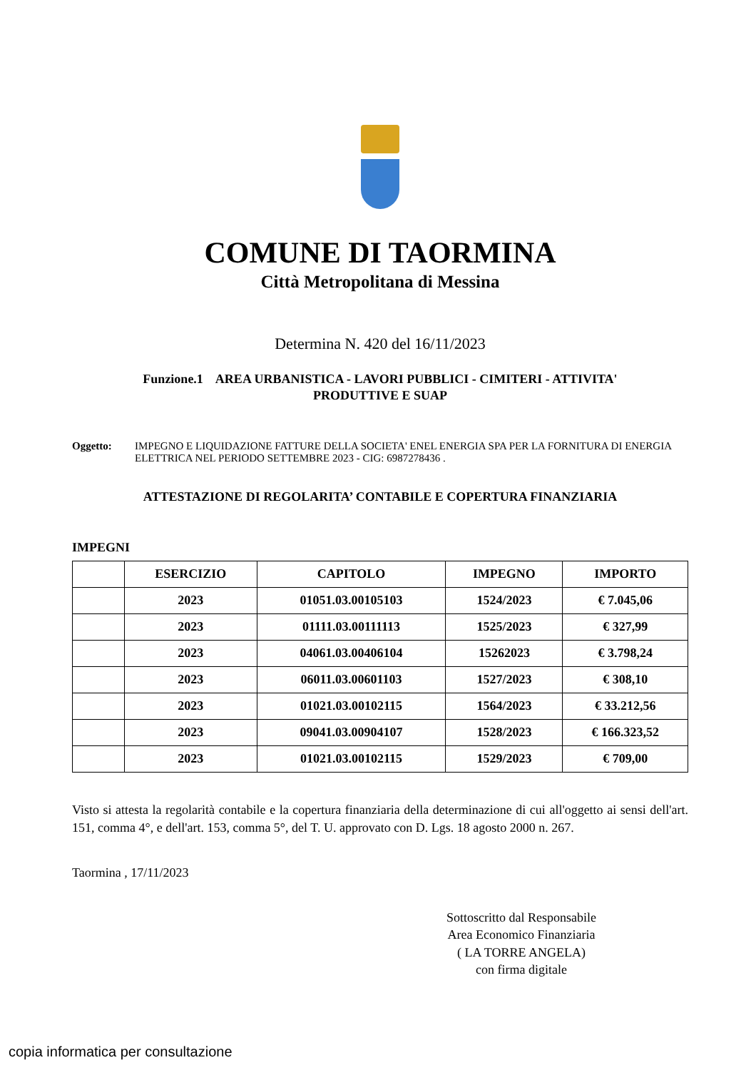COMUNE DI TAORMINA
Città Metropolitana di Messina
Determina N. 420 del 16/11/2023
Funzione.1 AREA URBANISTICA - LAVORI PUBBLICI - CIMITERI - ATTIVITA'
PRODUTTIVE E SUAP
Oggetto: IMPEGNO E LIQUIDAZIONE FATTURE DELLA SOCIETA' ENEL ENERGIA SPA PER LA FORNITURA DI ENERGIA ELETTRICA NEL PERIODO SETTEMBRE 2023 - CIG: 6987278436 .
ATTESTAZIONE DI REGOLARITA’ CONTABILE E COPERTURA FINANZIARIA
IMPEGNI
| | ESERCIZIO | CAPITOLO | IMPEGNO | IMPORTO |
| --- | --- | --- | --- | --- |
| | 2023 | 01051.03.00105103 | 1524/2023 | € 7.045,06 |
| | 2023 | 01111.03.00111113 | 1525/2023 | € 327,99 |
| | 2023 | 04061.03.00406104 | 15262023 | € 3.798,24 |
| | 2023 | 06011.03.00601103 | 1527/2023 | € 308,10 |
| | 2023 | 01021.03.00102115 | 1564/2023 | € 33.212,56 |
| | 2023 | 09041.03.00904107 | 1528/2023 | € 166.323,52 |
| | 2023 | 01021.03.00102115 | 1529/2023 | € 709,00 |
Visto si attesta la regolarità contabile e la copertura finanziaria della determinazione di cui all'oggetto ai sensi dell'art. 151, comma 4°, e dell'art. 153, comma 5°, del T. U. approvato con D. Lgs. 18 agosto 2000 n. 267.
Taormina , 17/11/2023
Sottoscritto dal Responsabile
Area Economico Finanziaria
( LA TORRE ANGELA)
con firma digitale
copia informatica per consultazione